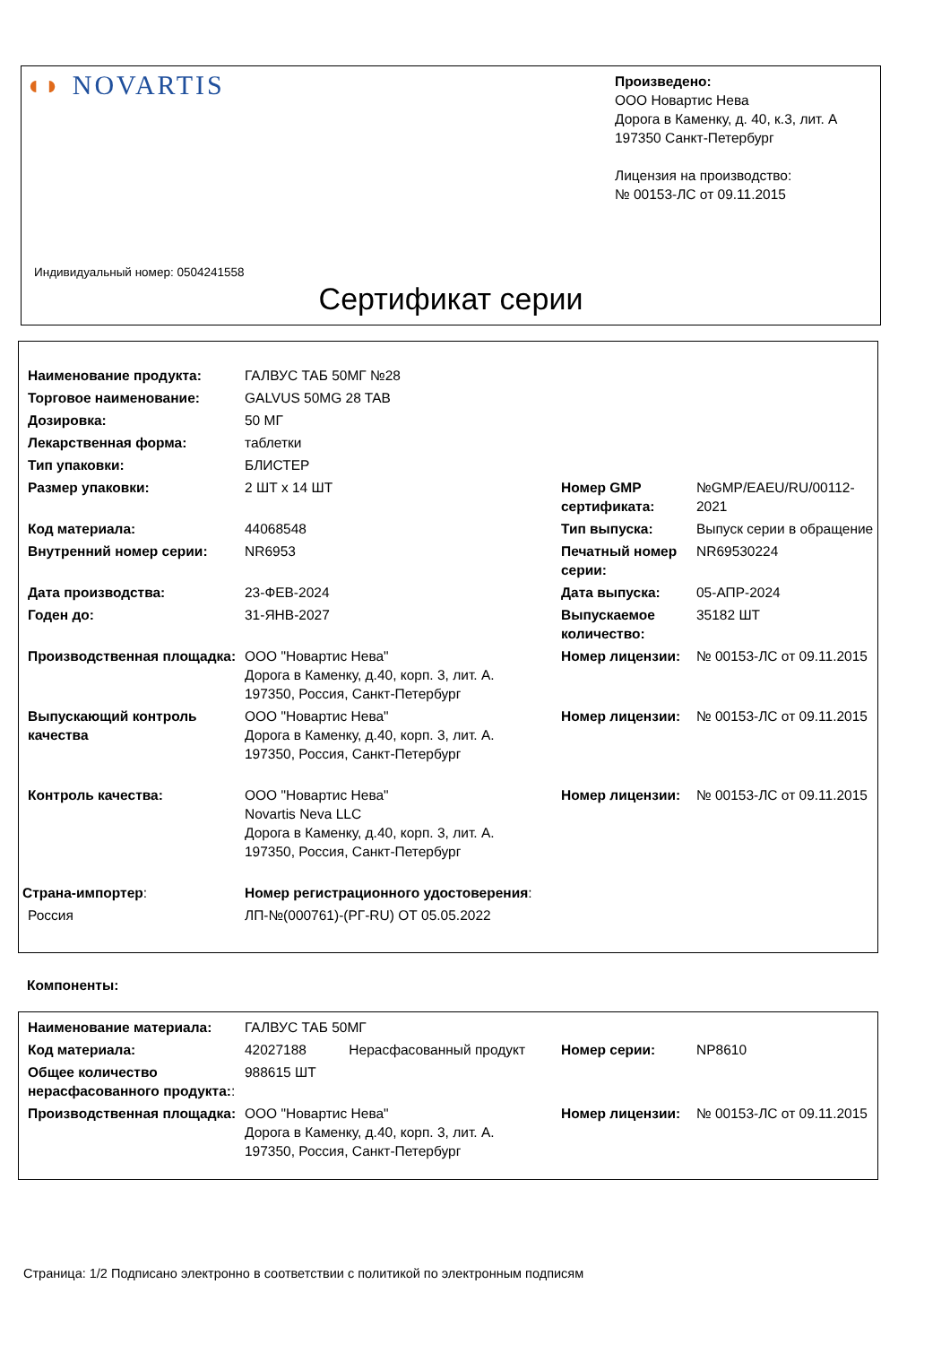◖◗ NOVARTIS
Произведено:
ООО Новартис Нева
Дорога в Каменку, д. 40, к.3, лит. А
197350 Санкт-Петербург
Лицензия на производство:
№ 00153-ЛС от 09.11.2015
Индивидуальный номер: 0504241558
Сертификат серии
| Наименование продукта: | ГАЛВУС ТАБ 50МГ №28 | | |
| Торговое наименование: | GALVUS 50MG 28 TAB | | |
| Дозировка: | 50 МГ | | |
| Лекарственная форма: | таблетки | | |
| Тип упаковки: | БЛИСТЕР | | |
| Размер упаковки: | 2 ШТ x 14 ШТ | Номер GMP сертификата: | №GMP/EAEU/RU/00112-2021 |
| Код материала: | 44068548 | Тип выпуска: | Выпуск серии в обращение |
| Внутренний номер серии: | NR6953 | Печатный номер серии: | NR69530224 |
| Дата производства: | 23-ФЕВ-2024 | Дата выпуска: | 05-АПР-2024 |
| Годен до: | 31-ЯНВ-2027 | Выпускаемое количество: | 35182 ШТ |
| Производственная площадка: | ООО "Новартис Нева" Дорога в Каменку, д.40, корп. 3, лит. А. 197350, Россия, Санкт-Петербург | Номер лицензии: | № 00153-ЛС от 09.11.2015 |
| Выпускающий контроль качества | ООО "Новартис Нева" Дорога в Каменку, д.40, корп. 3, лит. А. 197350, Россия, Санкт-Петербург | Номер лицензии: | № 00153-ЛС от 09.11.2015 |
| Контроль качества: | ООО "Новартис Нева" Novartis Neva LLC Дорога в Каменку, д.40, корп. 3, лит. А. 197350, Россия, Санкт-Петербург | Номер лицензии: | № 00153-ЛС от 09.11.2015 |
| Страна-импортер : | Номер регистрационного удостоверения : | | |
| Россия | ЛП-№(000761)-(РГ-RU) ОТ 05.05.2022 | | |
Компоненты:
| Наименование материала: | ГАЛВУС ТАБ 50МГ | | |
| Код материала: | 42027188 Нерасфасованный продукт | Номер серии: | NP8610 |
| Общее количество нерасфасованного продукта: : | 988615 ШТ | | |
| Производственная площадка: | ООО "Новартис Нева" Дорога в Каменку, д.40, корп. 3, лит. А. 197350, Россия, Санкт-Петербург | Номер лицензии: | № 00153-ЛС от 09.11.2015 |
Страница: 1/2 Подписано электронно в соответствии с политикой по электронным подписям